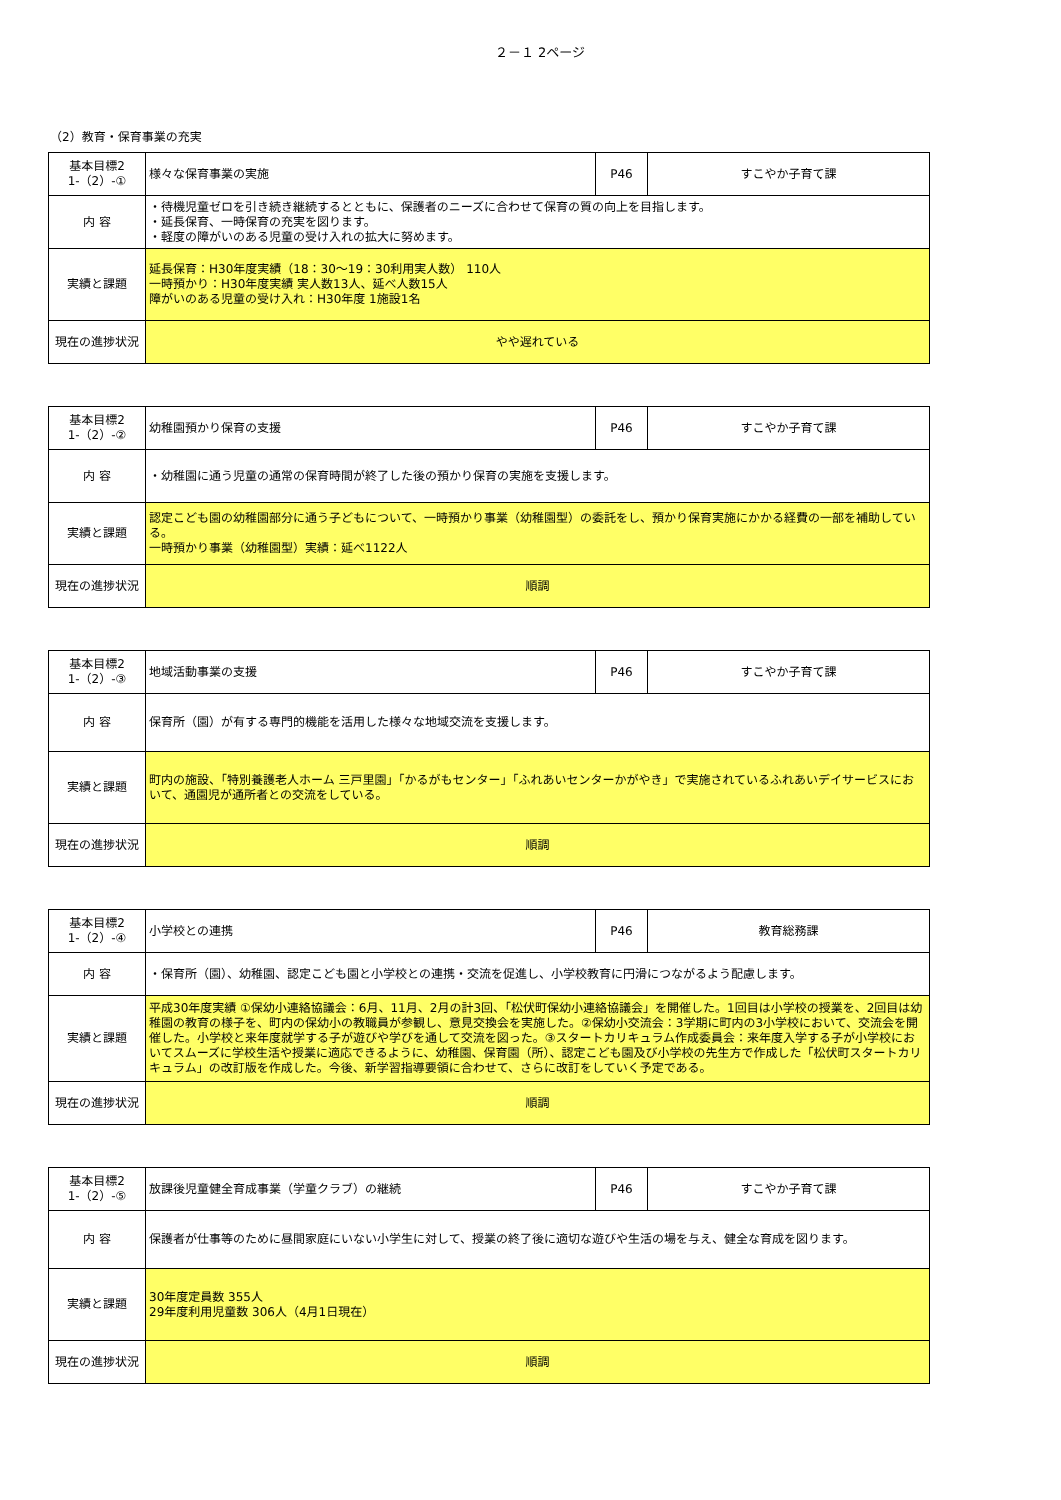２－１ 2ページ
（2）教育・保育事業の充実
| 基本目標2 1-（2）-① | 様々な保育事業の実施 | P46 | すこやか子育て課 |
| 内 容 | ・待機児童ゼロを引き続き継続するとともに、保護者のニーズに合わせて保育の質の向上を目指します。 ・延長保育、一時保育の充実を図ります。 ・軽度の障がいのある児童の受け入れの拡大に努めます。 | | |
| 実績と課題 | 延長保育：H30年度実績（18：30～19：30利用実人数） 110人 一時預かり：H30年度実績 実人数13人、延べ人数15人 障がいのある児童の受け入れ：H30年度 1施設1名 | | |
| 現在の進捗状況 | やや遅れている | | |
| 基本目標2 1-（2）-② | 幼稚園預かり保育の支援 | P46 | すこやか子育て課 |
| 内 容 | ・幼稚園に通う児童の通常の保育時間が終了した後の預かり保育の実施を支援します。 | | |
| 実績と課題 | 認定こども園の幼稚園部分に通う子どもについて、一時預かり事業（幼稚園型）の委託をし、預かり保育実施にかかる経費の一部を補助している。 一時預かり事業（幼稚園型）実績：延べ1122人 | | |
| 現在の進捗状況 | 順調 | | |
| 基本目標2 1-（2）-③ | 地域活動事業の支援 | P46 | すこやか子育て課 |
| 内 容 | 保育所（園）が有する専門的機能を活用した様々な地域交流を支援します。 | | |
| 実績と課題 | 町内の施設、「特別養護老人ホーム 三戸里園」「かるがもセンター」「ふれあいセンターかがやき」で実施されているふれあいデイサービスにおいて、通園児が通所者との交流をしている。 | | |
| 現在の進捗状況 | 順調 | | |
| 基本目標2 1-（2）-④ | 小学校との連携 | P46 | 教育総務課 |
| 内 容 | ・保育所（園）、幼稚園、認定こども園と小学校との連携・交流を促進し、小学校教育に円滑につながるよう配慮します。 | | |
| 実績と課題 | 平成30年度実績 ①保幼小連絡協議会：6月、11月、2月の計3回、「松伏町保幼小連絡協議会」を開催した。1回目は小学校の授業を、2回目は幼稚園の教育の様子を、町内の保幼小の教職員が参観し、意見交換会を実施した。②保幼小交流会：3学期に町内の3小学校において、交流会を開催した。小学校と来年度就学する子が遊びや学びを通して交流を図った。③スタートカリキュラム作成委員会：来年度入学する子が小学校においてスムーズに学校生活や授業に適応できるように、幼稚園、保育園（所）、認定こども園及び小学校の先生方で作成した「松伏町スタートカリキュラム」の改訂版を作成した。今後、新学習指導要領に合わせて、さらに改訂をしていく予定である。 | | |
| 現在の進捗状況 | 順調 | | |
| 基本目標2 1-（2）-⑤ | 放課後児童健全育成事業（学童クラブ）の継続 | P46 | すこやか子育て課 |
| 内 容 | 保護者が仕事等のために昼間家庭にいない小学生に対して、授業の終了後に適切な遊びや生活の場を与え、健全な育成を図ります。 | | |
| 実績と課題 | 30年度定員数 355人 29年度利用児童数 306人（4月1日現在） | | |
| 現在の進捗状況 | 順調 | | |